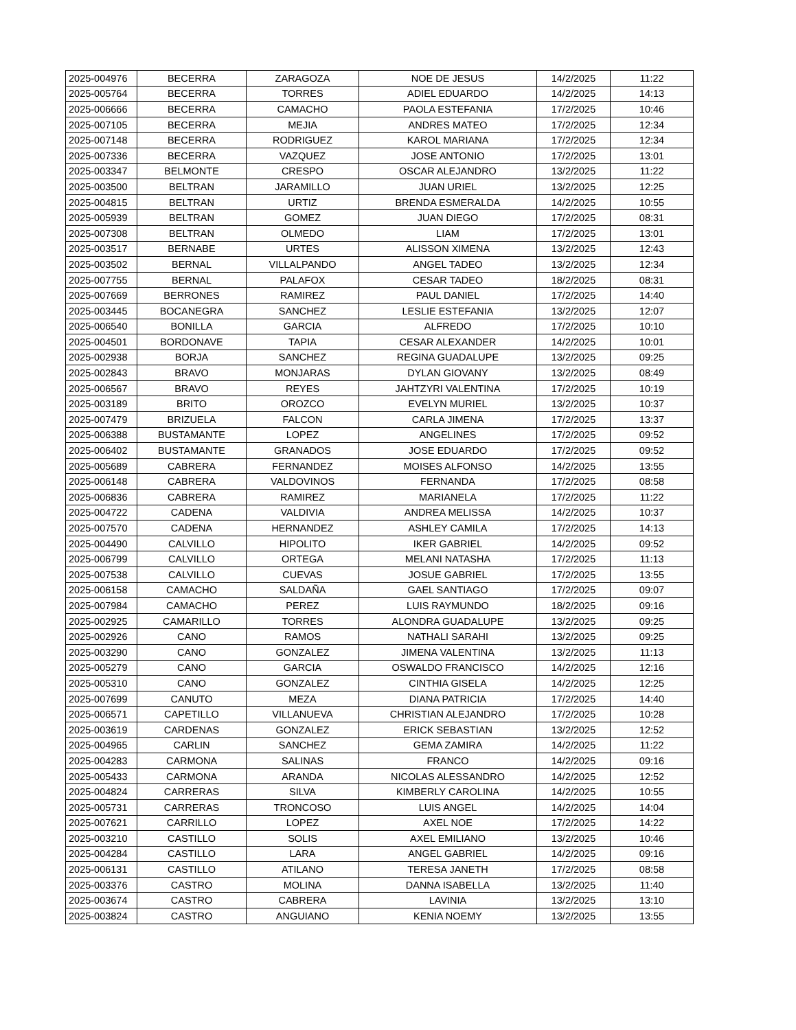| 2025-004976 | BECERRA | ZARAGOZA | NOE DE JESUS | 14/2/2025 | 11:22 |
| 2025-005764 | BECERRA | TORRES | ADIEL EDUARDO | 14/2/2025 | 14:13 |
| 2025-006666 | BECERRA | CAMACHO | PAOLA ESTEFANIA | 17/2/2025 | 10:46 |
| 2025-007105 | BECERRA | MEJIA | ANDRES MATEO | 17/2/2025 | 12:34 |
| 2025-007148 | BECERRA | RODRIGUEZ | KAROL MARIANA | 17/2/2025 | 12:34 |
| 2025-007336 | BECERRA | VAZQUEZ | JOSE ANTONIO | 17/2/2025 | 13:01 |
| 2025-003347 | BELMONTE | CRESPO | OSCAR ALEJANDRO | 13/2/2025 | 11:22 |
| 2025-003500 | BELTRAN | JARAMILLO | JUAN URIEL | 13/2/2025 | 12:25 |
| 2025-004815 | BELTRAN | URTIZ | BRENDA ESMERALDA | 14/2/2025 | 10:55 |
| 2025-005939 | BELTRAN | GOMEZ | JUAN DIEGO | 17/2/2025 | 08:31 |
| 2025-007308 | BELTRAN | OLMEDO | LIAM | 17/2/2025 | 13:01 |
| 2025-003517 | BERNABE | URTES | ALISSON XIMENA | 13/2/2025 | 12:43 |
| 2025-003502 | BERNAL | VILLALPANDO | ANGEL TADEO | 13/2/2025 | 12:34 |
| 2025-007755 | BERNAL | PALAFOX | CESAR TADEO | 18/2/2025 | 08:31 |
| 2025-007669 | BERRONES | RAMIREZ | PAUL DANIEL | 17/2/2025 | 14:40 |
| 2025-003445 | BOCANEGRA | SANCHEZ | LESLIE ESTEFANIA | 13/2/2025 | 12:07 |
| 2025-006540 | BONILLA | GARCIA | ALFREDO | 17/2/2025 | 10:10 |
| 2025-004501 | BORDONAVE | TAPIA | CESAR ALEXANDER | 14/2/2025 | 10:01 |
| 2025-002938 | BORJA | SANCHEZ | REGINA GUADALUPE | 13/2/2025 | 09:25 |
| 2025-002843 | BRAVO | MONJARAS | DYLAN GIOVANY | 13/2/2025 | 08:49 |
| 2025-006567 | BRAVO | REYES | JAHTZYRI VALENTINA | 17/2/2025 | 10:19 |
| 2025-003189 | BRITO | OROZCO | EVELYN MURIEL | 13/2/2025 | 10:37 |
| 2025-007479 | BRIZUELA | FALCON | CARLA JIMENA | 17/2/2025 | 13:37 |
| 2025-006388 | BUSTAMANTE | LOPEZ | ANGELINES | 17/2/2025 | 09:52 |
| 2025-006402 | BUSTAMANTE | GRANADOS | JOSE EDUARDO | 17/2/2025 | 09:52 |
| 2025-005689 | CABRERA | FERNANDEZ | MOISES ALFONSO | 14/2/2025 | 13:55 |
| 2025-006148 | CABRERA | VALDOVINOS | FERNANDA | 17/2/2025 | 08:58 |
| 2025-006836 | CABRERA | RAMIREZ | MARIANELA | 17/2/2025 | 11:22 |
| 2025-004722 | CADENA | VALDIVIA | ANDREA MELISSA | 14/2/2025 | 10:37 |
| 2025-007570 | CADENA | HERNANDEZ | ASHLEY CAMILA | 17/2/2025 | 14:13 |
| 2025-004490 | CALVILLO | HIPOLITO | IKER GABRIEL | 14/2/2025 | 09:52 |
| 2025-006799 | CALVILLO | ORTEGA | MELANI NATASHA | 17/2/2025 | 11:13 |
| 2025-007538 | CALVILLO | CUEVAS | JOSUE GABRIEL | 17/2/2025 | 13:55 |
| 2025-006158 | CAMACHO | SALDAÑA | GAEL SANTIAGO | 17/2/2025 | 09:07 |
| 2025-007984 | CAMACHO | PEREZ | LUIS RAYMUNDO | 18/2/2025 | 09:16 |
| 2025-002925 | CAMARILLO | TORRES | ALONDRA GUADALUPE | 13/2/2025 | 09:25 |
| 2025-002926 | CANO | RAMOS | NATHALI SARAHI | 13/2/2025 | 09:25 |
| 2025-003290 | CANO | GONZALEZ | JIMENA VALENTINA | 13/2/2025 | 11:13 |
| 2025-005279 | CANO | GARCIA | OSWALDO FRANCISCO | 14/2/2025 | 12:16 |
| 2025-005310 | CANO | GONZALEZ | CINTHIA GISELA | 14/2/2025 | 12:25 |
| 2025-007699 | CANUTO | MEZA | DIANA PATRICIA | 17/2/2025 | 14:40 |
| 2025-006571 | CAPETILLO | VILLANUEVA | CHRISTIAN ALEJANDRO | 17/2/2025 | 10:28 |
| 2025-003619 | CARDENAS | GONZALEZ | ERICK SEBASTIAN | 13/2/2025 | 12:52 |
| 2025-004965 | CARLIN | SANCHEZ | GEMA ZAMIRA | 14/2/2025 | 11:22 |
| 2025-004283 | CARMONA | SALINAS | FRANCO | 14/2/2025 | 09:16 |
| 2025-005433 | CARMONA | ARANDA | NICOLAS ALESSANDRO | 14/2/2025 | 12:52 |
| 2025-004824 | CARRERAS | SILVA | KIMBERLY CAROLINA | 14/2/2025 | 10:55 |
| 2025-005731 | CARRERAS | TRONCOSO | LUIS ANGEL | 14/2/2025 | 14:04 |
| 2025-007621 | CARRILLO | LOPEZ | AXEL NOE | 17/2/2025 | 14:22 |
| 2025-003210 | CASTILLO | SOLIS | AXEL EMILIANO | 13/2/2025 | 10:46 |
| 2025-004284 | CASTILLO | LARA | ANGEL GABRIEL | 14/2/2025 | 09:16 |
| 2025-006131 | CASTILLO | ATILANO | TERESA JANETH | 17/2/2025 | 08:58 |
| 2025-003376 | CASTRO | MOLINA | DANNA ISABELLA | 13/2/2025 | 11:40 |
| 2025-003674 | CASTRO | CABRERA | LAVINIA | 13/2/2025 | 13:10 |
| 2025-003824 | CASTRO | ANGUIANO | KENIA NOEMY | 13/2/2025 | 13:55 |